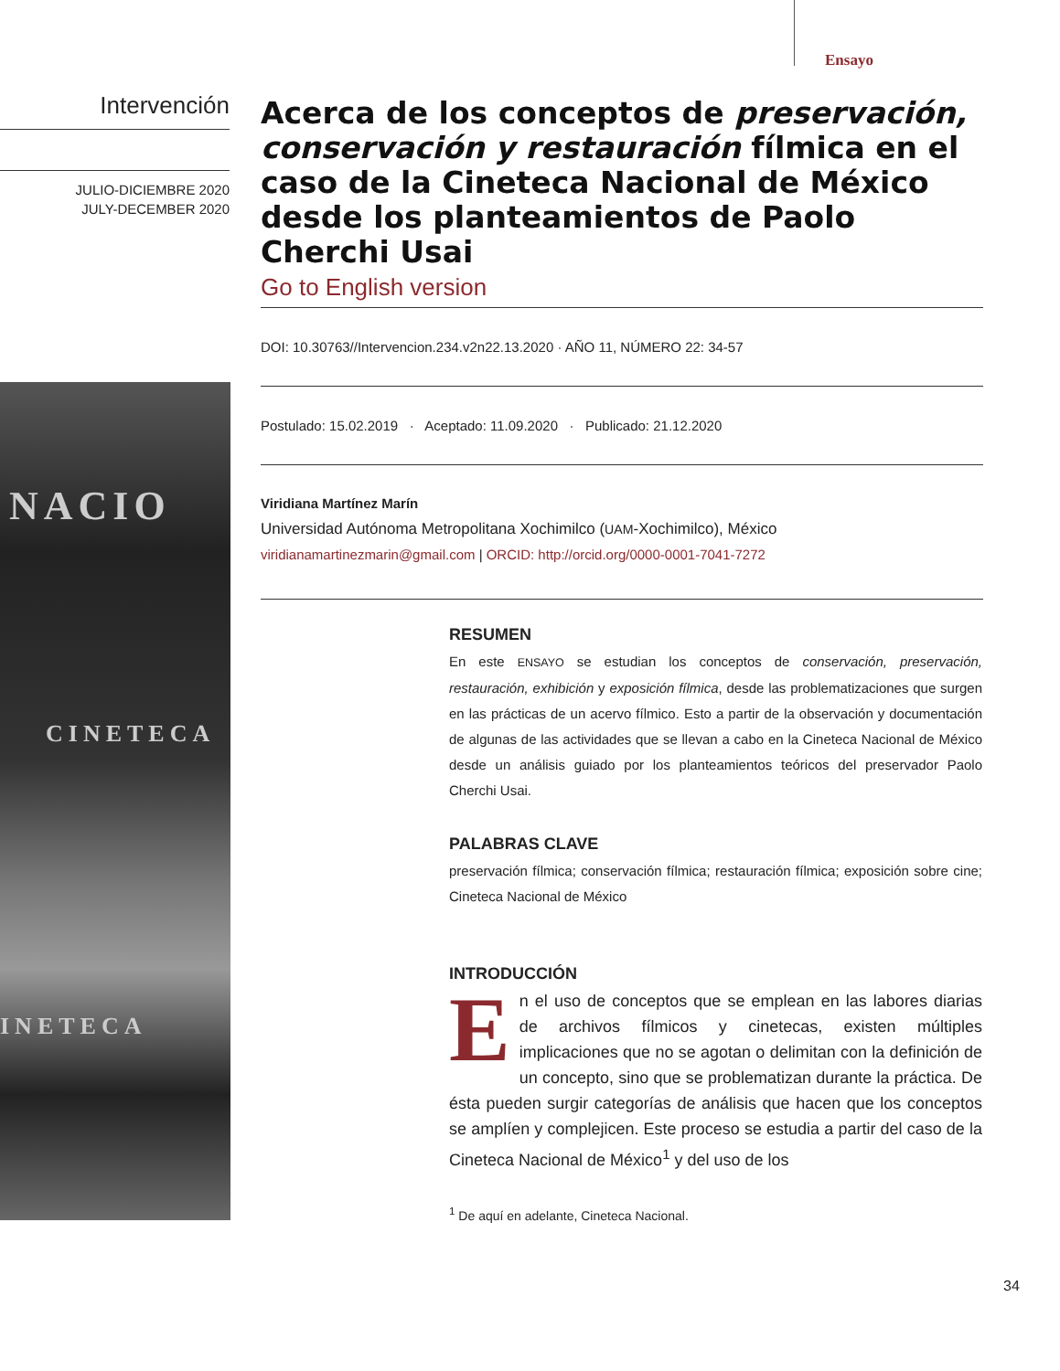Ensayo
Intervención
JULIO-DICIEMBRE 2020
JULY-DECEMBER 2020
NACIO
CINETECA
INETECA
Acerca de los conceptos de preservación, conservación y restauración fílmica en el caso de la Cineteca Nacional de México desde los planteamientos de Paolo Cherchi Usai
Go to English version
DOI: 10.30763//Intervencion.234.v2n22.13.2020 · AÑO 11, NÚMERO 22: 34-57
Postulado: 15.02.2019 · Aceptado: 11.09.2020 · Publicado: 21.12.2020
Viridiana Martínez Marín
Universidad Autónoma Metropolitana Xochimilco (UAM-Xochimilco), México
viridianamartinezmarin@gmail.com | ORCID: http://orcid.org/0000-0001-7041-7272
RESUMEN
En este ENSAYO se estudian los conceptos de conservación, preservación, restauración, exhibición y exposición fílmica, desde las problematizaciones que surgen en las prácticas de un acervo fílmico. Esto a partir de la observación y documentación de algunas de las actividades que se llevan a cabo en la Cineteca Nacional de México desde un análisis guiado por los planteamientos teóricos del preservador Paolo Cherchi Usai.
PALABRAS CLAVE
preservación fílmica; conservación fílmica; restauración fílmica; exposición sobre cine; Cineteca Nacional de México
INTRODUCCIÓN
En el uso de conceptos que se emplean en las labores diarias de archivos fílmicos y cinetecas, existen múltiples implicaciones que no se agotan o delimitan con la definición de un concepto, sino que se problematizan durante la práctica. De ésta pueden surgir categorías de análisis que hacen que los conceptos se amplíen y complejicen. Este proceso se estudia a partir del caso de la Cineteca Nacional de México<sup>1</sup> y del uso de los
<sup>1</sup> De aquí en adelante, Cineteca Nacional.
34